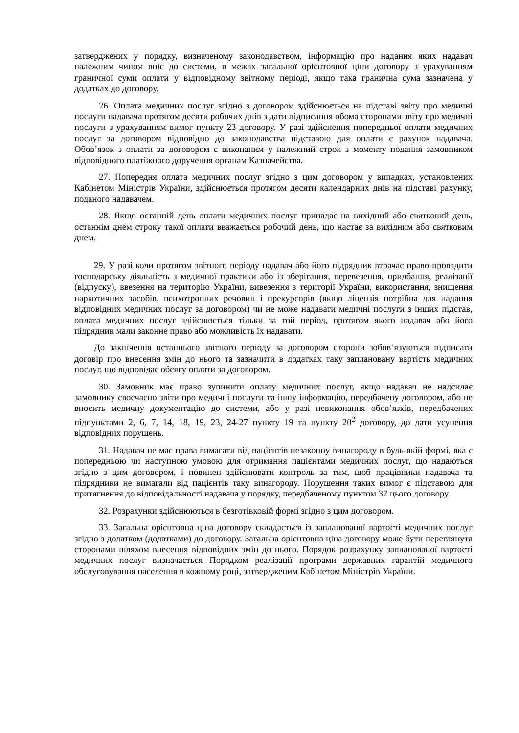затверджених у порядку, визначеному законодавством, інформацію про надання яких надавач належним чином вніс до системи, в межах загальної орієнтовної ціни договору з урахуванням граничної суми оплати у відповідному звітному періоді, якщо така гранична сума зазначена у додатках до договору.
26. Оплата медичних послуг згідно з договором здійснюється на підставі звіту про медичні послуги надавача протягом десяти робочих днів з дати підписання обома сторонами звіту про медичні послуги з урахуванням вимог пункту 23 договору. У разі здійснення попередньої оплати медичних послуг за договором відповідно до законодавства підставою для оплати є рахунок надавача. Обов’язок з оплати за договором є виконаним у належний строк з моменту подання замовником відповідного платіжного доручення органам Казначейства.
27. Попередня оплата медичних послуг згідно з цим договором у випадках, установлених Кабінетом Міністрів України, здійснюється протягом десяти календарних днів на підставі рахунку, поданого надавачем.
28. Якщо останній день оплати медичних послуг припадає на вихідний або святковий день, останнім днем строку такої оплати вважається робочий день, що настає за вихідним або святковим днем.
29. У разі коли протягом звітного періоду надавач або його підрядник втрачає право провадити господарську діяльність з медичної практики або із зберігання, перевезення, придбання, реалізації (відпуску), ввезення на територію України, вивезення з території України, використання, знищення наркотичних засобів, психотропних речовин і прекурсорів (якщо ліцензія потрібна для надання відповідних медичних послуг за договором) чи не може надавати медичні послуги з інших підстав, оплата медичних послуг здійснюється тільки за той період, протягом якого надавач або його підрядник мали законне право або можливість їх надавати.
До закінчення останнього звітного періоду за договором сторони зобов’язуються підписати договір про внесення змін до нього та зазначити в додатках таку заплановану вартість медичних послуг, що відповідає обсягу оплати за договором.
30. Замовник має право зупинити оплату медичних послуг, якщо надавач не надсилає замовнику своєчасно звіти про медичні послуги та іншу інформацію, передбачену договором, або не вносить медичну документацію до системи, або у разі невиконання обов’язків, передбачених підпунктами 2, 6, 7, 14, 18, 19, 23, 24-27 пункту 19 та пункту 20<sup>2</sup> договору, до дати усунення відповідних порушень.
31. Надавач не має права вимагати від пацієнтів незаконну винагороду в будь-якій формі, яка є попередньою чи наступною умовою для отримання пацієнтами медичних послуг, що надаються згідно з цим договором, і повинен здійснювати контроль за тим, щоб працівники надавача та підрядники не вимагали від пацієнтів таку винагороду. Порушення таких вимог є підставою для притягнення до відповідальності надавача у порядку, передбаченому пунктом 37 цього договору.
32. Розрахунки здійснюються в безготівковій формі згідно з цим договором.
33. Загальна орієнтовна ціна договору складається із запланованої вартості медичних послуг згідно з додатком (додатками) до договору. Загальна орієнтовна ціна договору може бути переглянута сторонами шляхом внесення відповідних змін до нього. Порядок розрахунку запланованої вартості медичних послуг визначається Порядком реалізації програми державних гарантій медичного обслуговування населення в кожному році, затвердженим Кабінетом Міністрів України.